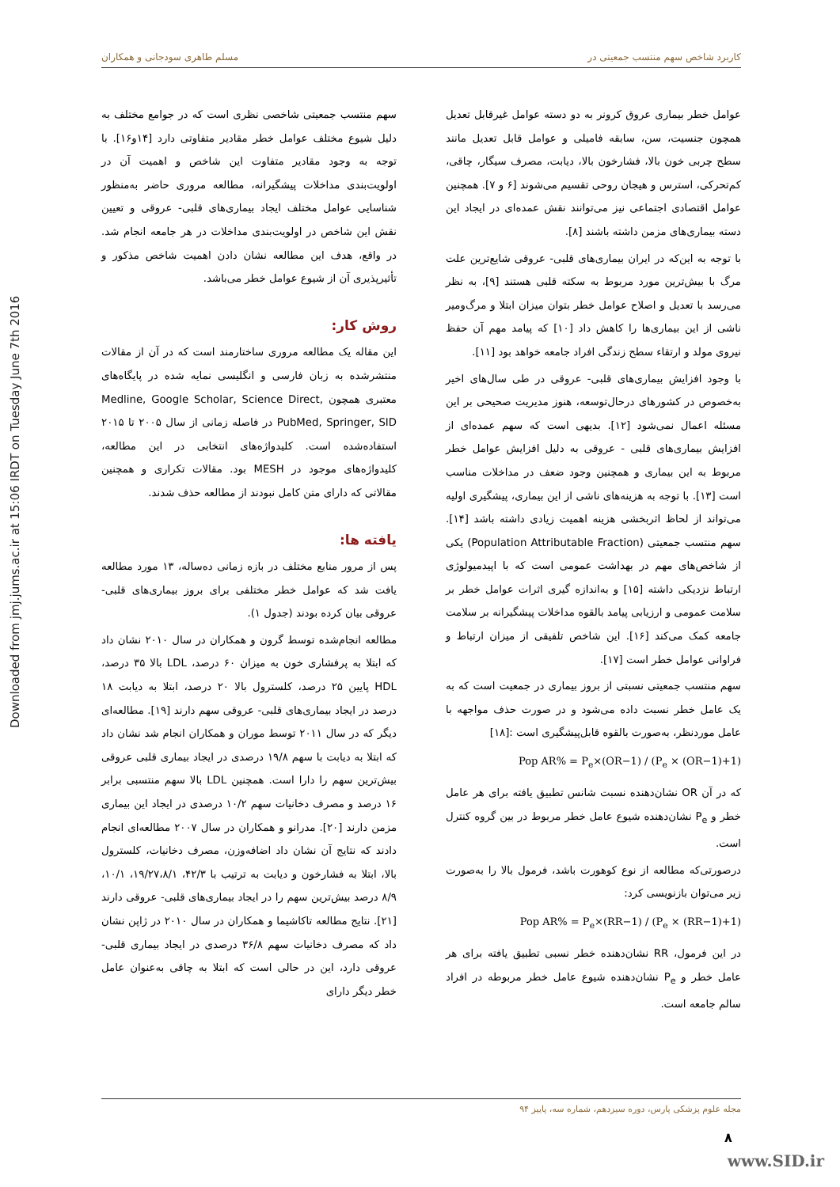Downloaded from jmj.jums.ac.ir at 15:06 IRDT on Tuesday June 7th 2016
کاربرد شاخص سهم منتسب جمعیتی در مسلم طاهری سودجانی و همکاران
عوامل خطر بیماری عروق کرونر به دو دسته عوامل غیرقابل تعدیل همچون جنسیت، سن، سابقه فامیلی و عوامل قابل تعدیل مانند سطح چربی خون بالا، فشارخون بالا، دیابت، مصرف سیگار، چاقی، کم‌تحرکی، استرس و هیجان روحی تقسیم می‌شوند [۶ و ۷]. همچنین عوامل اقتصادی اجتماعی نیز می‌توانند نقش عمده‌ای در ایجاد این دسته بیماری‌های مزمن داشته باشند [۸].
با توجه به این‌که در ایران بیماری‌های قلبی- عروقی شایع‌ترین علت مرگ با بیش‌ترین مورد مربوط به سکته قلبی هستند [۹]، به نظر می‌رسد با تعدیل و اصلاح عوامل خطر بتوان میزان ابتلا و مرگ‌ومیر ناشی از این بیماری‌ها را کاهش داد [۱۰] که پیامد مهم آن حفظ نیروی مولد و ارتقاء سطح زندگی افراد جامعه خواهد بود [۱۱].
با وجود افزایش بیماری‌های قلبی- عروقی در طی سال‌های اخیر به‌خصوص در کشورهای درحال‌توسعه، هنوز مدیریت صحیحی بر این مسئله اعمال نمی‌شود [۱۲]. بدیهی است که سهم عمده‌ای از افزایش بیماری‌های قلبی - عروقی به دلیل افزایش عوامل خطر مربوط به این بیماری و همچنین وجود ضعف در مداخلات مناسب است [۱۳]. با توجه به هزینه‌های ناشی از این بیماری، پیشگیری اولیه می‌تواند از لحاظ اثربخشی هزینه اهمیت زیادی داشته باشد [۱۴]. سهم منتسب جمعیتی (Population Attributable Fraction) یکی از شاخص‌های مهم در بهداشت عمومی است که با اپیدمیولوژی ارتباط نزدیکی داشته [۱۵] و به‌اندازه گیری اثرات عوامل خطر بر سلامت عمومی و ارزیابی پیامد بالقوه مداخلات پیشگیرانه بر سلامت جامعه کمک می‌کند [۱۶]. این شاخص تلفیقی از میزان ارتباط و فراوانی عوامل خطر است [۱۷].
سهم منتسب جمعیتی نسبتی از بروز بیماری در جمعیت است که به یک عامل خطر نسبت داده می‌شود و در صورت حذف مواجهه با عامل موردنظر، به‌صورت بالقوه قابل‌پیشگیری است :[۱۸]
Pop AR% = P<sub>e</sub>×(OR−1) / (P<sub>e</sub> × (OR−1)+1)
که در آن OR نشان‌دهنده نسبت شانس تطبیق یافته برای هر عامل خطر و P<sub>e</sub> نشان‌دهنده شیوع عامل خطر مربوط در بین گروه کنترل است.
درصورتی‌که مطالعه از نوع کوهورت باشد، فرمول بالا را به‌صورت زیر می‌توان بازنویسی کرد:
Pop AR% = P<sub>e</sub>×(RR−1) / (P<sub>e</sub> × (RR−1)+1)
در این فرمول، RR نشان‌دهنده خطر نسبی تطبیق یافته برای هر عامل خطر و P<sub>e</sub> نشان‌دهنده شیوع عامل خطر مربوطه در افراد سالم جامعه است.
سهم منتسب جمعیتی شاخصی نظری است که در جوامع مختلف به دلیل شیوع مختلف عوامل خطر مقادیر متفاوتی دارد [۱۴و۱۶]. با توجه به وجود مقادیر متفاوت این شاخص و اهمیت آن در اولویت‌بندی مداخلات پیشگیرانه، مطالعه مروری حاضر به‌منظور شناسایی عوامل مختلف ایجاد بیماری‌های قلبی- عروقی و تعیین نقش این شاخص در اولویت‌بندی مداخلات در هر جامعه انجام شد. در واقع، هدف این مطالعه نشان دادن اهمیت شاخص مذکور و تأثیرپذیری آن از شیوع عوامل خطر می‌باشد.
روش کار:
این مقاله یک مطالعه مروری ساختارمند است که در آن از مقالات منتشرشده به زبان فارسی و انگلیسی نمایه شده در پایگاه‌های معتبری همچون Medline, Google Scholar, Science Direct, PubMed, Springer, SID در فاصله زمانی از سال ۲۰۰۵ تا ۲۰۱۵ استفاده‌شده است. کلیدواژه‌های انتخابی در این مطالعه، کلیدواژه‌های موجود در MESH بود. مقالات تکراری و همچنین مقالاتی که دارای متن کامل نبودند از مطالعه حذف شدند.
یافته ها:
پس از مرور منابع مختلف در بازه زمانی ده‌ساله، ۱۳ مورد مطالعه یافت شد که عوامل خطر مختلفی برای بروز بیماری‌های قلبی- عروقی بیان کرده بودند (جدول ۱).
مطالعه انجام‌شده توسط گرون و همکاران در سال ۲۰۱۰ نشان داد که ابتلا به پرفشاری خون به میزان ۶۰ درصد، LDL بالا ۳۵ درصد، HDL پایین ۲۵ درصد، کلسترول بالا ۲۰ درصد، ابتلا به دیابت ۱۸ درصد در ایجاد بیماری‌های قلبی- عروقی سهم دارند [۱۹]. مطالعه‌ای دیگر که در سال ۲۰۱۱ توسط موران و همکاران انجام شد نشان داد که ابتلا به دیابت با سهم ۱۹/۸ درصدی در ایجاد بیماری قلبی عروقی بیش‌ترین سهم را دارا است. همچنین LDL بالا سهم منتسبی برابر ۱۶ درصد و مصرف دخانیات سهم ۱۰/۲ درصدی در ایجاد این بیماری مزمن دارند [۲۰]. مدرانو و همکاران در سال ۲۰۰۷ مطالعه‌ای انجام دادند که نتایج آن نشان داد اضافه‌وزن، مصرف دخانیات، کلسترول بالا، ابتلا به فشارخون و دیابت به ترتیب با ۴۲/۳، ۱۹/۲۷،۸/۱، ۱۰/۱، ۸/۹ درصد بیش‌ترین سهم را در ایجاد بیماری‌های قلبی- عروقی دارند [۲۱]. نتایج مطالعه تاکاشیما و همکاران در سال ۲۰۱۰ در ژاپن نشان داد که مصرف دخانیات سهم ۳۶/۸ درصدی در ایجاد بیماری قلبی- عروقی دارد، این در حالی است که ابتلا به چاقی به‌عنوان عامل خطر دیگر دارای
مجله علوم پزشکی پارس، دوره سیزدهم، شماره سه، پاییز ۹۴
۸
www.SID.ir